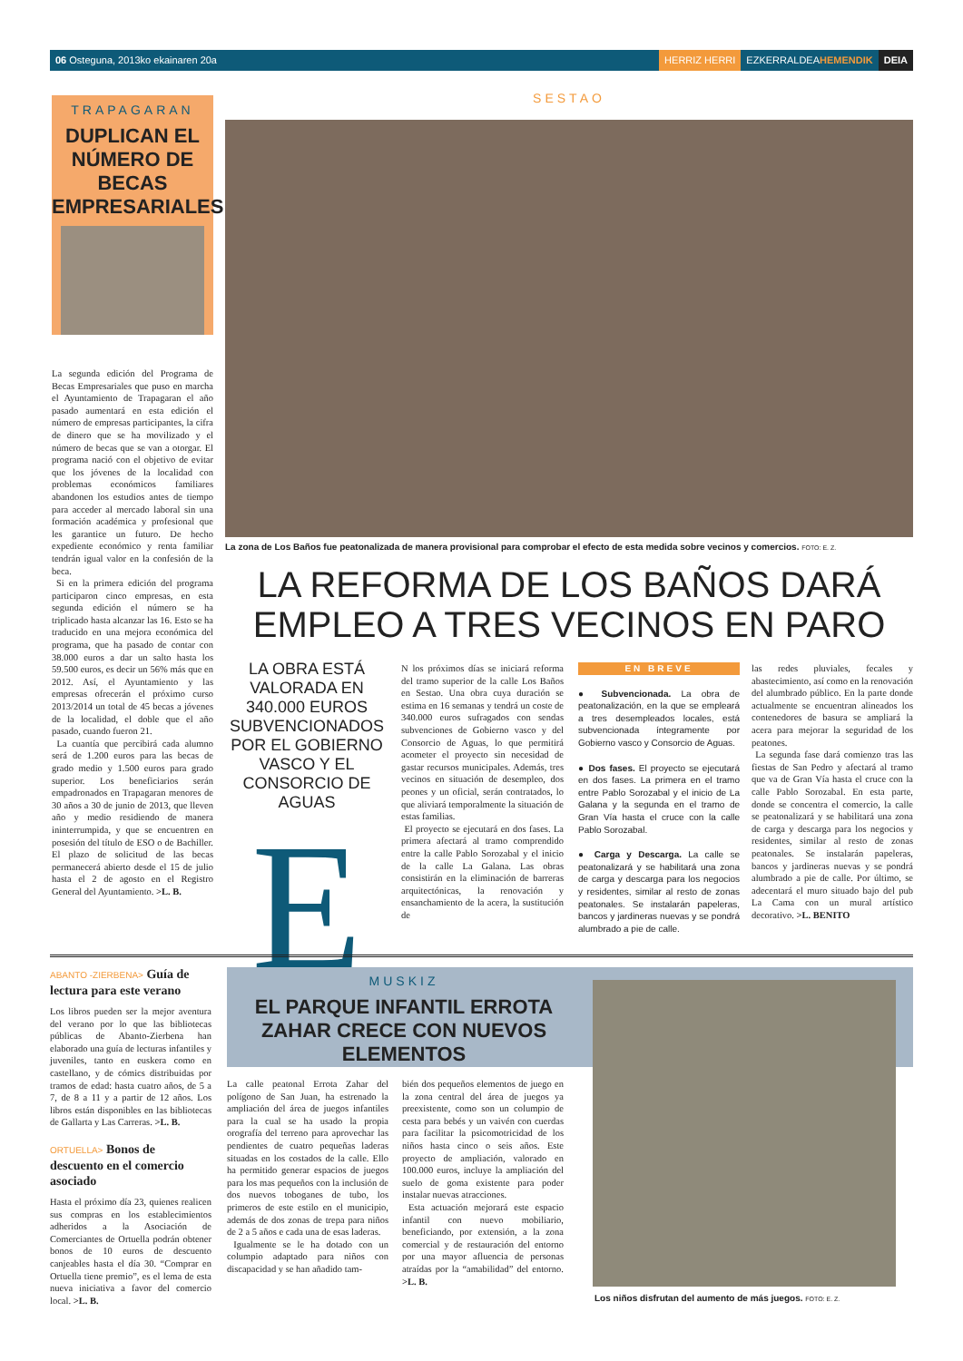06 Osteguna, 2013ko ekainaren 20a HERRIZ HERRI EZKERRALDEAHEMENDIK DEIA
TRAPAGARAN
DUPLICAN EL NÚMERO DE BECAS EMPRESARIALES
La segunda edición del Programa de Becas Empresariales que puso en marcha el Ayuntamiento de Trapagaran el año pasado aumentará en esta edición el número de empresas participantes, la cifra de dinero que se ha movilizado y el número de becas que se van a otorgar. El programa nació con el objetivo de evitar que los jóvenes de la localidad con problemas económicos familiares abandonen los estudios antes de tiempo para acceder al mercado laboral sin una formación académica y profesional que les garantice un futuro. De hecho expediente económico y renta familiar tendrán igual valor en la confesión de la beca.
Si en la primera edición del programa participaron cinco empresas, en esta segunda edición el número se ha triplicado hasta alcanzar las 16. Esto se ha traducido en una mejora económica del programa, que ha pasado de contar con 38.000 euros a dar un salto hasta los 59.500 euros, es decir un 56% más que en 2012. Así, el Ayuntamiento y las empresas ofrecerán el próximo curso 2013/2014 un total de 45 becas a jóvenes de la localidad, el doble que el año pasado, cuando fueron 21.
La cuantía que percibirá cada alumno será de 1.200 euros para las becas de grado medio y 1.500 euros para grado superior. Los beneficiarios serán empadronados en Trapagaran menores de 30 años a 30 de junio de 2013, que lleven año y medio residiendo de manera ininterrumpida, y que se encuentren en posesión del título de ESO o de Bachiller. El plazo de solicitud de las becas permanecerá abierto desde el 15 de julio hasta el 2 de agosto en el Registro General del Ayuntamiento. >L. B.
SESTAO
La zona de Los Baños fue peatonalizada de manera provisional para comprobar el efecto de esta medida sobre vecinos y comercios. FOTO: E. Z.
LA REFORMA DE LOS BAÑOS DARÁ EMPLEO A TRES VECINOS EN PARO
LA OBRA ESTÁ VALORADA EN 340.000 EUROS SUBVENCIONADOS POR EL GOBIERNO VASCO Y EL CONSORCIO DE AGUAS
E
N los próximos días se iniciará reforma del tramo superior de la calle Los Baños en Sestao. Una obra cuya duración se estima en 16 semanas y tendrá un coste de 340.000 euros sufragados con sendas subvenciones de Gobierno vasco y del Consorcio de Aguas, lo que permitirá acometer el proyecto sin necesidad de gastar recursos municipales. Además, tres vecinos en situación de desempleo, dos peones y un oficial, serán contratados, lo que aliviará temporalmente la situación de estas familias.
El proyecto se ejecutará en dos fases. La primera afectará al tramo comprendido entre la calle Pablo Sorozabal y el inicio de la calle La Galana. Las obras consistirán en la eliminación de barreras arquitectónicas, la renovación y ensanchamiento de la acera, la sustitución de
EN BREVE
● Subvencionada. La obra de peatonalización, en la que se empleará a tres desempleados locales, está subvencionada íntegramente por Gobierno vasco y Consorcio de Aguas.
● Dos fases. El proyecto se ejecutará en dos fases. La primera en el tramo entre Pablo Sorozabal y el inicio de La Galana y la segunda en el tramo de Gran Vía hasta el cruce con la calle Pablo Sorozabal.
● Carga y Descarga. La calle se peatonalizará y se habilitará una zona de carga y descarga para los negocios y residentes, similar al resto de zonas peatonales. Se instalarán papeleras, bancos y jardineras nuevas y se pondrá alumbrado a pie de calle.
las redes pluviales, fecales y abastecimiento, así como en la renovación del alumbrado público. En la parte donde actualmente se encuentran alineados los contenedores de basura se ampliará la acera para mejorar la seguridad de los peatones.
La segunda fase dará comienzo tras las fiestas de San Pedro y afectará al tramo que va de Gran Vía hasta el cruce con la calle Pablo Sorozabal. En esta parte, donde se concentra el comercio, la calle se peatonalizará y se habilitará una zona de carga y descarga para los negocios y residentes, similar al resto de zonas peatonales. Se instalarán papeleras, bancos y jardineras nuevas y se pondrá alumbrado a pie de calle. Por último, se adecentará el muro situado bajo del pub La Cama con un mural artístico decorativo. >L. BENITO
ABANTO -ZIERBENA> Guía de lectura para este verano
Los libros pueden ser la mejor aventura del verano por lo que las bibliotecas públicas de Abanto-Zierbena han elaborado una guía de lecturas infantiles y juveniles, tanto en euskera como en castellano, y de cómics distribuidas por tramos de edad: hasta cuatro años, de 5 a 7, de 8 a 11 y a partir de 12 años. Los libros están disponibles en las bibliotecas de Gallarta y Las Carreras. >L. B.
ORTUELLA> Bonos de descuento en el comercio asociado
Hasta el próximo día 23, quienes realicen sus compras en los establecimientos adheridos a la Asociación de Comerciantes de Ortuella podrán obtener bonos de 10 euros de descuento canjeables hasta el día 30. “Comprar en Ortuella tiene premio”, es el lema de esta nueva iniciativa a favor del comercio local. >L. B.
MUSKIZ
EL PARQUE INFANTIL ERROTA ZAHAR CRECE CON NUEVOS ELEMENTOS
Los niños disfrutan del aumento de más juegos. FOTO: E. Z.
La calle peatonal Errota Zahar del polígono de San Juan, ha estrenado la ampliación del área de juegos infantiles para la cual se ha usado la propia orografía del terreno para aprovechar las pendientes de cuatro pequeñas laderas situadas en los costados de la calle. Ello ha permitido generar espacios de juegos para los mas pequeños con la inclusión de dos nuevos toboganes de tubo, los primeros de este estilo en el municipio, además de dos zonas de trepa para niños de 2 a 5 años e cada una de esas laderas.
Igualmente se le ha dotado con un columpio adaptado para niños con discapacidad y se han añadido tam-
bién dos pequeños elementos de juego en la zona central del área de juegos ya preexistente, como son un columpio de cesta para bebés y un vaivén con cuerdas para facilitar la psicomotricidad de los niños hasta cinco o seis años. Este proyecto de ampliación, valorado en 100.000 euros, incluye la ampliación del suelo de goma existente para poder instalar nuevas atracciones.
Esta actuación mejorará este espacio infantil con nuevo mobiliario, beneficiando, por extensión, a la zona comercial y de restauración del entorno por una mayor afluencia de personas atraídas por la “amabilidad” del entorno. >L. B.